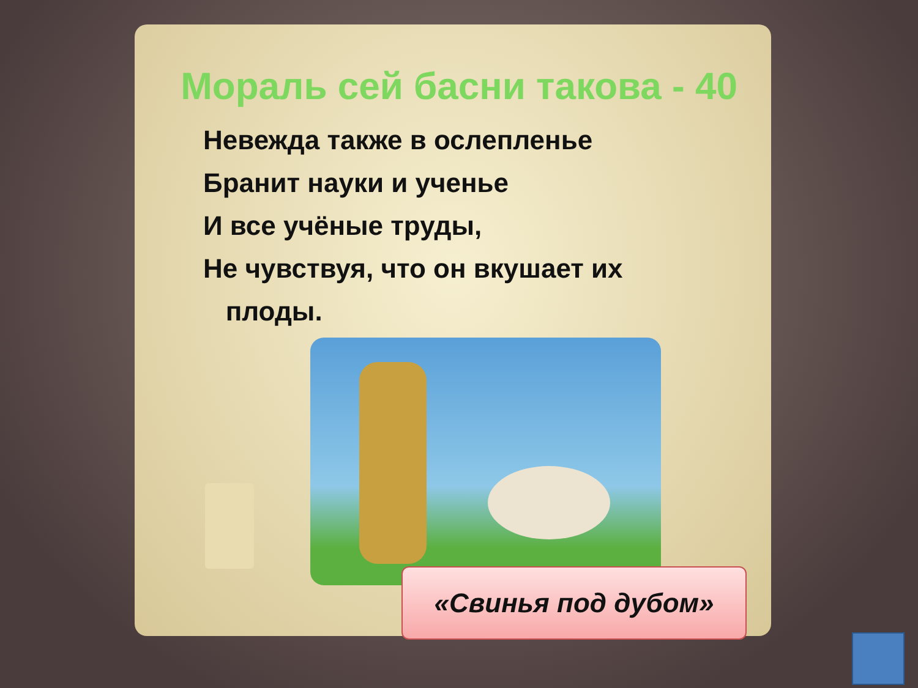Мораль сей басни такова - 40
Невежда также в ослепленье
Бранит науки и ученье
И все учёные труды,
Не чувствуя, что он вкушает их
плоды.
«Свинья под дубом»